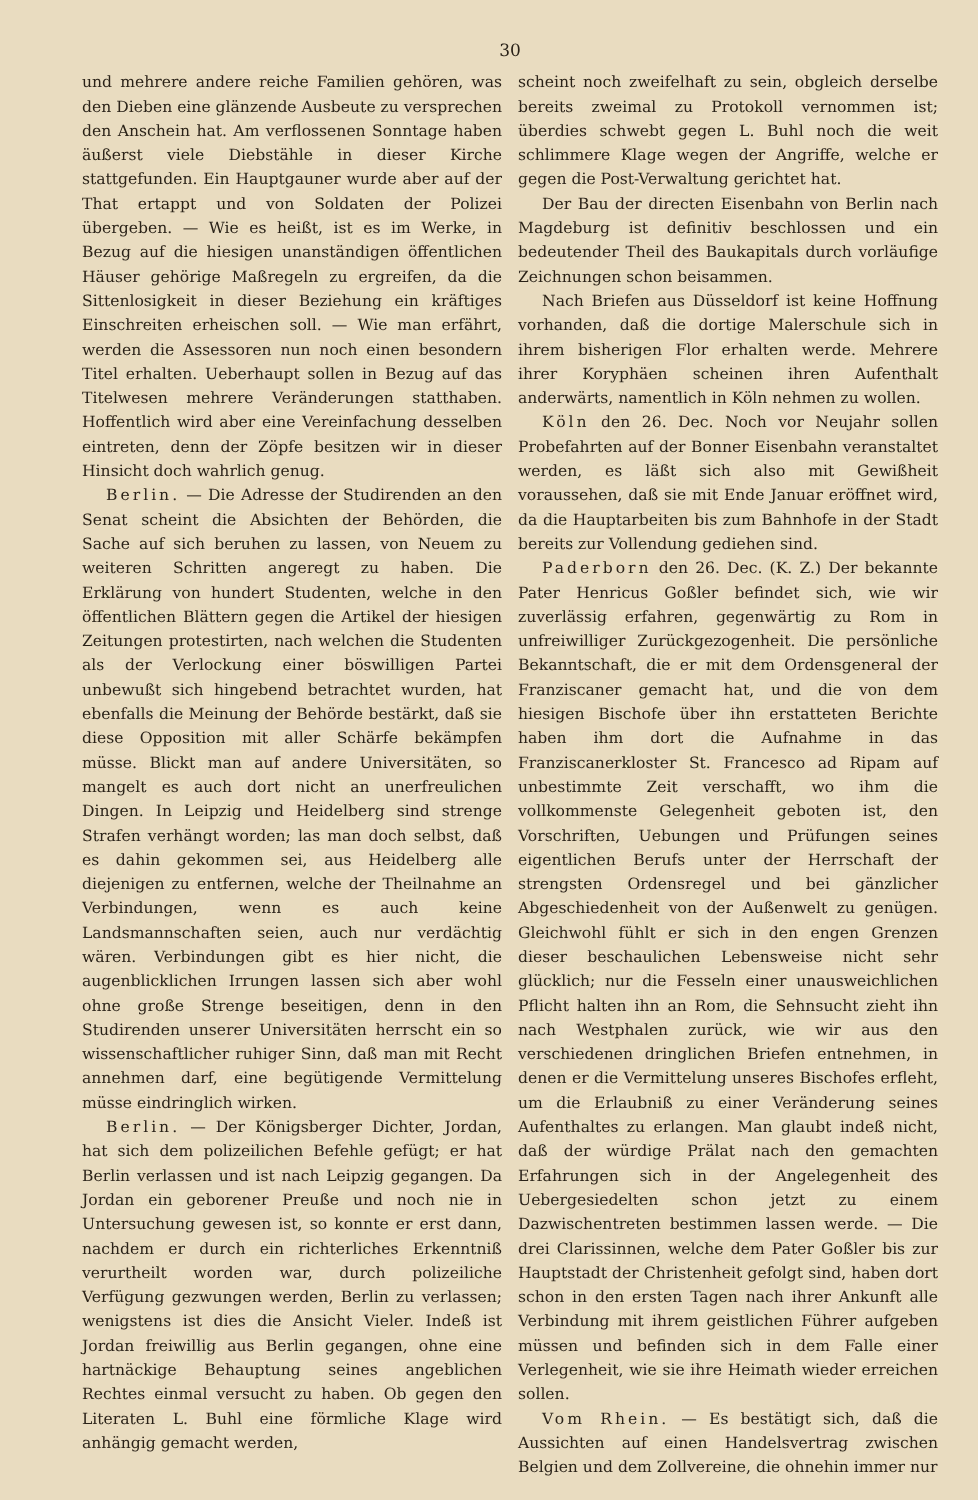30
und mehrere andere reiche Familien gehören, was den Dieben eine glänzende Ausbeute zu versprechen den Anschein hat. Am verflossenen Sonntage haben äußerst viele Diebstähle in dieser Kirche stattgefunden. Ein Hauptgauner wurde aber auf der That ertappt und von Soldaten der Polizei übergeben. — Wie es heißt, ist es im Werke, in Bezug auf die hiesigen unanständigen öffentlichen Häuser gehörige Maßregeln zu ergreifen, da die Sittenlosigkeit in dieser Beziehung ein kräftiges Einschreiten erheischen soll. — Wie man erfährt, werden die Assessoren nun noch einen besondern Titel erhalten. Ueberhaupt sollen in Bezug auf das Titelwesen mehrere Veränderungen statthaben. Hoffentlich wird aber eine Vereinfachung desselben eintreten, denn der Zöpfe besitzen wir in dieser Hinsicht doch wahrlich genug.
Berlin. — Die Adresse der Studirenden an den Senat scheint die Absichten der Behörden, die Sache auf sich beruhen zu lassen, von Neuem zu weiteren Schritten angeregt zu haben. Die Erklärung von hundert Studenten, welche in den öffentlichen Blättern gegen die Artikel der hiesigen Zeitungen protestirten, nach welchen die Studenten als der Verlockung einer böswilligen Partei unbewußt sich hingebend betrachtet wurden, hat ebenfalls die Meinung der Behörde bestärkt, daß sie diese Opposition mit aller Schärfe bekämpfen müsse. Blickt man auf andere Universitäten, so mangelt es auch dort nicht an unerfreulichen Dingen. In Leipzig und Heidelberg sind strenge Strafen verhängt worden; las man doch selbst, daß es dahin gekommen sei, aus Heidelberg alle diejenigen zu entfernen, welche der Theilnahme an Verbindungen, wenn es auch keine Landsmannschaften seien, auch nur verdächtig wären. Verbindungen gibt es hier nicht, die augenblicklichen Irrungen lassen sich aber wohl ohne große Strenge beseitigen, denn in den Studirenden unserer Universitäten herrscht ein so wissenschaftlicher ruhiger Sinn, daß man mit Recht annehmen darf, eine begütigende Vermittelung müsse eindringlich wirken.
Berlin. — Der Königsberger Dichter, Jordan, hat sich dem polizeilichen Befehle gefügt; er hat Berlin verlassen und ist nach Leipzig gegangen. Da Jordan ein geborener Preuße und noch nie in Untersuchung gewesen ist, so konnte er erst dann, nachdem er durch ein richterliches Erkenntniß verurtheilt worden war, durch polizeiliche Verfügung gezwungen werden, Berlin zu verlassen; wenigstens ist dies die Ansicht Vieler. Indeß ist Jordan freiwillig aus Berlin gegangen, ohne eine hartnäckige Behauptung seines angeblichen Rechtes einmal versucht zu haben. Ob gegen den Literaten L. Buhl eine förmliche Klage wird anhängig gemacht werden,
scheint noch zweifelhaft zu sein, obgleich derselbe bereits zweimal zu Protokoll vernommen ist; überdies schwebt gegen L. Buhl noch die weit schlimmere Klage wegen der Angriffe, welche er gegen die Post-Verwaltung gerichtet hat.
Der Bau der directen Eisenbahn von Berlin nach Magdeburg ist definitiv beschlossen und ein bedeutender Theil des Baukapitals durch vorläufige Zeichnungen schon beisammen.
Nach Briefen aus Düsseldorf ist keine Hoffnung vorhanden, daß die dortige Malerschule sich in ihrem bisherigen Flor erhalten werde. Mehrere ihrer Koryphäen scheinen ihren Aufenthalt anderwärts, namentlich in Köln nehmen zu wollen.
Köln den 26. Dec. Noch vor Neujahr sollen Probefahrten auf der Bonner Eisenbahn veranstaltet werden, es läßt sich also mit Gewißheit voraussehen, daß sie mit Ende Januar eröffnet wird, da die Hauptarbeiten bis zum Bahnhofe in der Stadt bereits zur Vollendung gediehen sind.
Paderborn den 26. Dec. (K. Z.) Der bekannte Pater Henricus Goßler befindet sich, wie wir zuverlässig erfahren, gegenwärtig zu Rom in unfreiwilliger Zurückgezogenheit. Die persönliche Bekanntschaft, die er mit dem Ordensgeneral der Franziscaner gemacht hat, und die von dem hiesigen Bischofe über ihn erstatteten Berichte haben ihm dort die Aufnahme in das Franziscanerkloster St. Francesco ad Ripam auf unbestimmte Zeit verschafft, wo ihm die vollkommenste Gelegenheit geboten ist, den Vorschriften, Uebungen und Prüfungen seines eigentlichen Berufs unter der Herrschaft der strengsten Ordensregel und bei gänzlicher Abgeschiedenheit von der Außenwelt zu genügen. Gleichwohl fühlt er sich in den engen Grenzen dieser beschaulichen Lebensweise nicht sehr glücklich; nur die Fesseln einer unausweichlichen Pflicht halten ihn an Rom, die Sehnsucht zieht ihn nach Westphalen zurück, wie wir aus den verschiedenen dringlichen Briefen entnehmen, in denen er die Vermittelung unseres Bischofes erfleht, um die Erlaubniß zu einer Veränderung seines Aufenthaltes zu erlangen. Man glaubt indeß nicht, daß der würdige Prälat nach den gemachten Erfahrungen sich in der Angelegenheit des Uebergesiedelten schon jetzt zu einem Dazwischentreten bestimmen lassen werde. — Die drei Clarissinnen, welche dem Pater Goßler bis zur Hauptstadt der Christenheit gefolgt sind, haben dort schon in den ersten Tagen nach ihrer Ankunft alle Verbindung mit ihrem geistlichen Führer aufgeben müssen und befinden sich in dem Falle einer Verlegenheit, wie sie ihre Heimath wieder erreichen sollen.
Vom Rhein. — Es bestätigt sich, daß die Aussichten auf einen Handelsvertrag zwischen Belgien und dem Zollvereine, die ohnehin immer nur